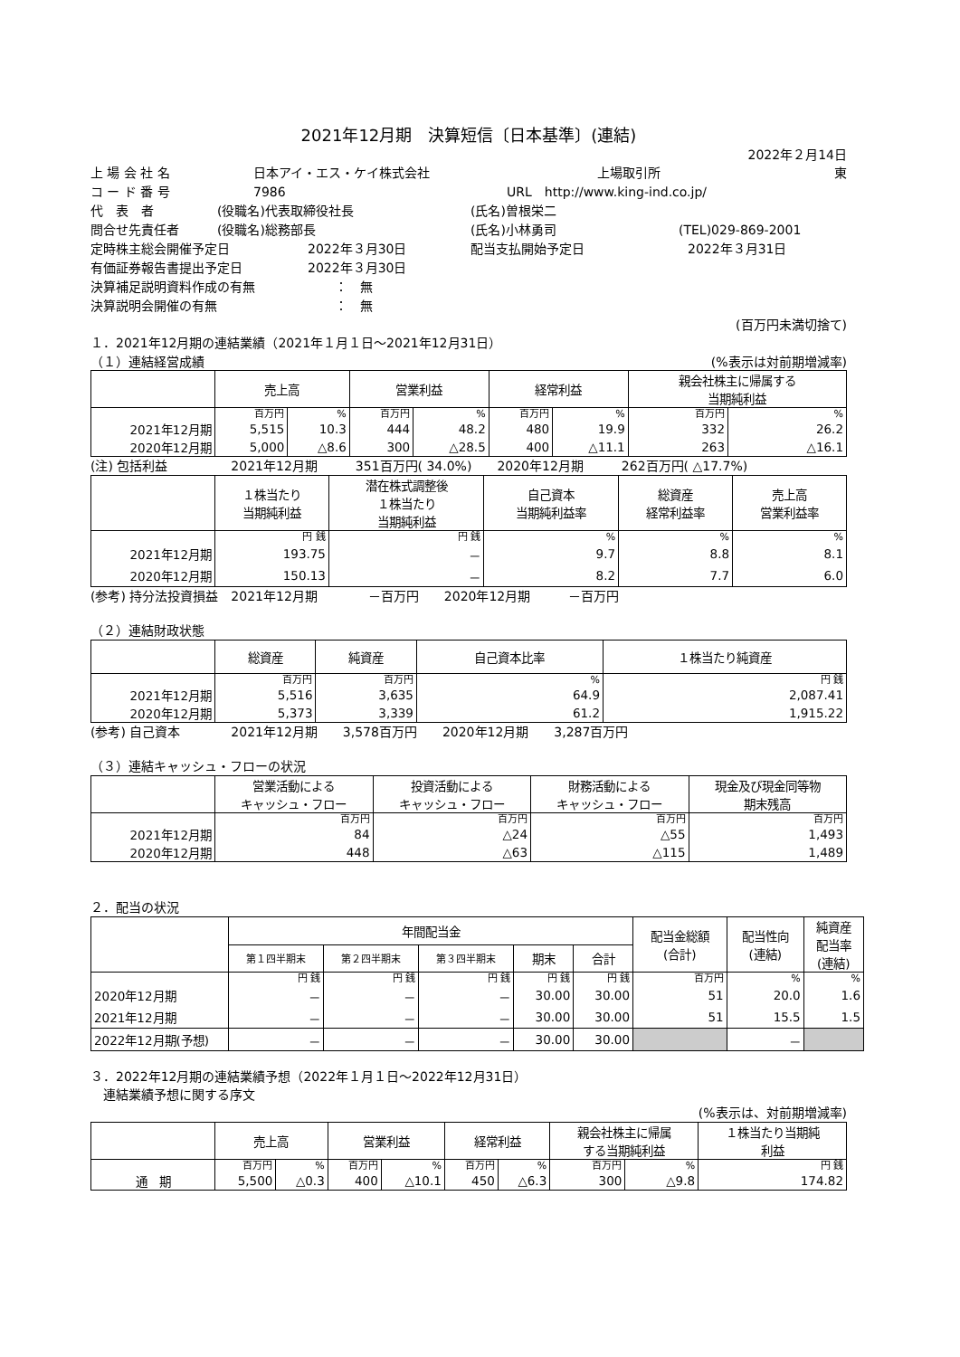2021年12月期　決算短信〔日本基準〕(連結)
2022年２月14日
上 場 会 社 名 日本アイ・エス・ケイ株式会社 上場取引所 東
コ ー ド 番 号 7986 URL　http://www.king-ind.co.jp/
代　表　者 (役職名)代表取締役社長 (氏名)曽根栄二
問合せ先責任者 (役職名)総務部長 (氏名)小林勇司 (TEL)029-869-2001
定時株主総会開催予定日 2022年３月30日 配当支払開始予定日 2022年３月31日
有価証券報告書提出予定日 2022年３月30日
決算補足説明資料作成の有無 ：　無
決算説明会開催の有無 ：　無
(百万円未満切捨て)
１．2021年12月期の連結業績（2021年１月１日～2021年12月31日）
（１）連結経営成績 (%表示は対前期増減率)
| | 売上高 | | 営業利益 | | 経常利益 | | 親会社株主に帰属する 当期純利益 | |
| --- | --- | --- | --- | --- | --- | --- | --- | --- |
| | 百万円 | % | 百万円 | % | 百万円 | % | 百万円 | % |
| 2021年12月期 | 5,515 | 10.3 | 444 | 48.2 | 480 | 19.9 | 332 | 26.2 |
| 2020年12月期 | 5,000 | △8.6 | 300 | △28.5 | 400 | △11.1 | 263 | △16.1 |
(注) 包括利益　　　　　2021年12月期　　　351百万円( 34.0%)　　2020年12月期　　　262百万円( △17.7%)
| | １株当たり 当期純利益 | 潜在株式調整後 １株当たり 当期純利益 | 自己資本 当期純利益率 | 総資産 経常利益率 | 売上高 営業利益率 |
| --- | --- | --- | --- | --- | --- |
| | 円 銭 | 円 銭 | % | % | % |
| 2021年12月期 | 193.75 | － | 9.7 | 8.8 | 8.1 |
| 2020年12月期 | 150.13 | － | 8.2 | 7.7 | 6.0 |
(参考) 持分法投資損益　2021年12月期　　　　－百万円　　2020年12月期　　　－百万円
（２）連結財政状態
| | 総資産 | 純資産 | 自己資本比率 | １株当たり純資産 |
| --- | --- | --- | --- | --- |
| | 百万円 | 百万円 | % | 円 銭 |
| 2021年12月期 | 5,516 | 3,635 | 64.9 | 2,087.41 |
| 2020年12月期 | 5,373 | 3,339 | 61.2 | 1,915.22 |
(参考) 自己資本　　　　2021年12月期　　3,578百万円　　2020年12月期　　3,287百万円
（３）連結キャッシュ・フローの状況
| | 営業活動による キャッシュ・フロー | 投資活動による キャッシュ・フロー | 財務活動による キャッシュ・フロー | 現金及び現金同等物 期末残高 |
| --- | --- | --- | --- | --- |
| | 百万円 | 百万円 | 百万円 | 百万円 |
| 2021年12月期 | 84 | △24 | △55 | 1,493 |
| 2020年12月期 | 448 | △63 | △115 | 1,489 |
２．配当の状況
| | 年間配当金 | | | | | 配当金総額 (合計) | 配当性向 (連結) | 純資産 配当率 (連結) |
| --- | --- | --- | --- | --- | --- | --- | --- | --- |
| | 第１四半期末 | 第２四半期末 | 第３四半期末 | 期末 | 合計 | | | |
| | 円 銭 | 円 銭 | 円 銭 | 円 銭 | 円 銭 | 百万円 | % | % |
| 2020年12月期 | － | － | － | 30.00 | 30.00 | 51 | 20.0 | 1.6 |
| 2021年12月期 | － | － | － | 30.00 | 30.00 | 51 | 15.5 | 1.5 |
| 2022年12月期(予想) | － | － | － | 30.00 | 30.00 | | － | |
３．2022年12月期の連結業績予想（2022年１月１日～2022年12月31日）
　連結業績予想に関する序文
(%表示は、対前期増減率)
| | 売上高 | | 営業利益 | | 経常利益 | | 親会社株主に帰属 する当期純利益 | | １株当たり当期純 利益 |
| --- | --- | --- | --- | --- | --- | --- | --- | --- | --- |
| | 百万円 | % | 百万円 | % | 百万円 | % | 百万円 | % | 円 銭 |
| 通 期 | 5,500 | △0.3 | 400 | △10.1 | 450 | △6.3 | 300 | △9.8 | 174.82 |